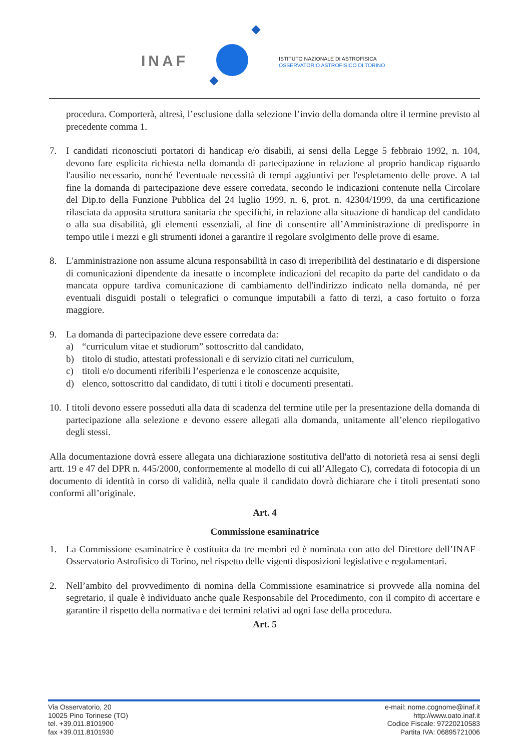INAF
ISTITUTO NAZIONALE DI ASTROFISICA
OSSERVATORIO ASTROFISICO DI TORINO
procedura. Comporterà, altresì, l’esclusione dalla selezione l’invio della domanda oltre il termine previsto al precedente comma 1.
7. I candidati riconosciuti portatori di handicap e/o disabili, ai sensi della Legge 5 febbraio 1992, n. 104, devono fare esplicita richiesta nella domanda di partecipazione in relazione al proprio handicap riguardo l'ausilio necessario, nonché l'eventuale necessità di tempi aggiuntivi per l'espletamento delle prove. A tal fine la domanda di partecipazione deve essere corredata, secondo le indicazioni contenute nella Circolare del Dip.to della Funzione Pubblica del 24 luglio 1999, n. 6, prot. n. 42304/1999, da una certificazione rilasciata da apposita struttura sanitaria che specifichi, in relazione alla situazione di handicap del candidato o alla sua disabilità, gli elementi essenziali, al fine di consentire all’Amministrazione di predisporre in tempo utile i mezzi e gli strumenti idonei a garantire il regolare svolgimento delle prove di esame.
8. L'amministrazione non assume alcuna responsabilità in caso di irreperibilità del destinatario e di dispersione di comunicazioni dipendente da inesatte o incomplete indicazioni del recapito da parte del candidato o da mancata oppure tardiva comunicazione di cambiamento dell'indirizzo indicato nella domanda, né per eventuali disguidi postali o telegrafici o comunque imputabili a fatto di terzi, a caso fortuito o forza maggiore.
9. La domanda di partecipazione deve essere corredata da:
a) “curriculum vitae et studiorum” sottoscritto dal candidato,
b) titolo di studio, attestati professionali e di servizio citati nel curriculum,
c) titoli e/o documenti riferibili l’esperienza e le conoscenze acquisite,
d) elenco, sottoscritto dal candidato, di tutti i titoli e documenti presentati.
10.
I titoli devono essere posseduti alla data di scadenza del termine utile per la presentazione della domanda di partecipazione alla selezione e devono essere allegati alla domanda, unitamente all’elenco riepilogativo degli stessi.
Alla documentazione dovrà essere allegata una dichiarazione sostitutiva dell'atto di notorietà resa ai sensi degli artt. 19 e 47 del DPR n. 445/2000, conformemente al modello di cui all’Allegato C), corredata di fotocopia di un documento di identità in corso di validità, nella quale il candidato dovrà dichiarare che i titoli presentati sono conformi all’originale.
Art. 4
Commissione esaminatrice
1. La Commissione esaminatrice è costituita da tre membri ed è nominata con atto del Direttore dell’INAF–Osservatorio Astrofisico di Torino, nel rispetto delle vigenti disposizioni legislative e regolamentari.
2. Nell’ambito del provvedimento di nomina della Commissione esaminatrice si provvede alla nomina del segretario, il quale è individuato anche quale Responsabile del Procedimento, con il compito di accertare e garantire il rispetto della normativa e dei termini relativi ad ogni fase della procedura.
Art. 5
Via Osservatorio, 20
10025 Pino Torinese (TO)
tel. +39.011.8101900
fax +39.011.8101930
e-mail: nome.cognome@inaf.it
http://www.oato.inaf.it
Codice Fiscale: 97220210583
Partita IVA: 06895721006